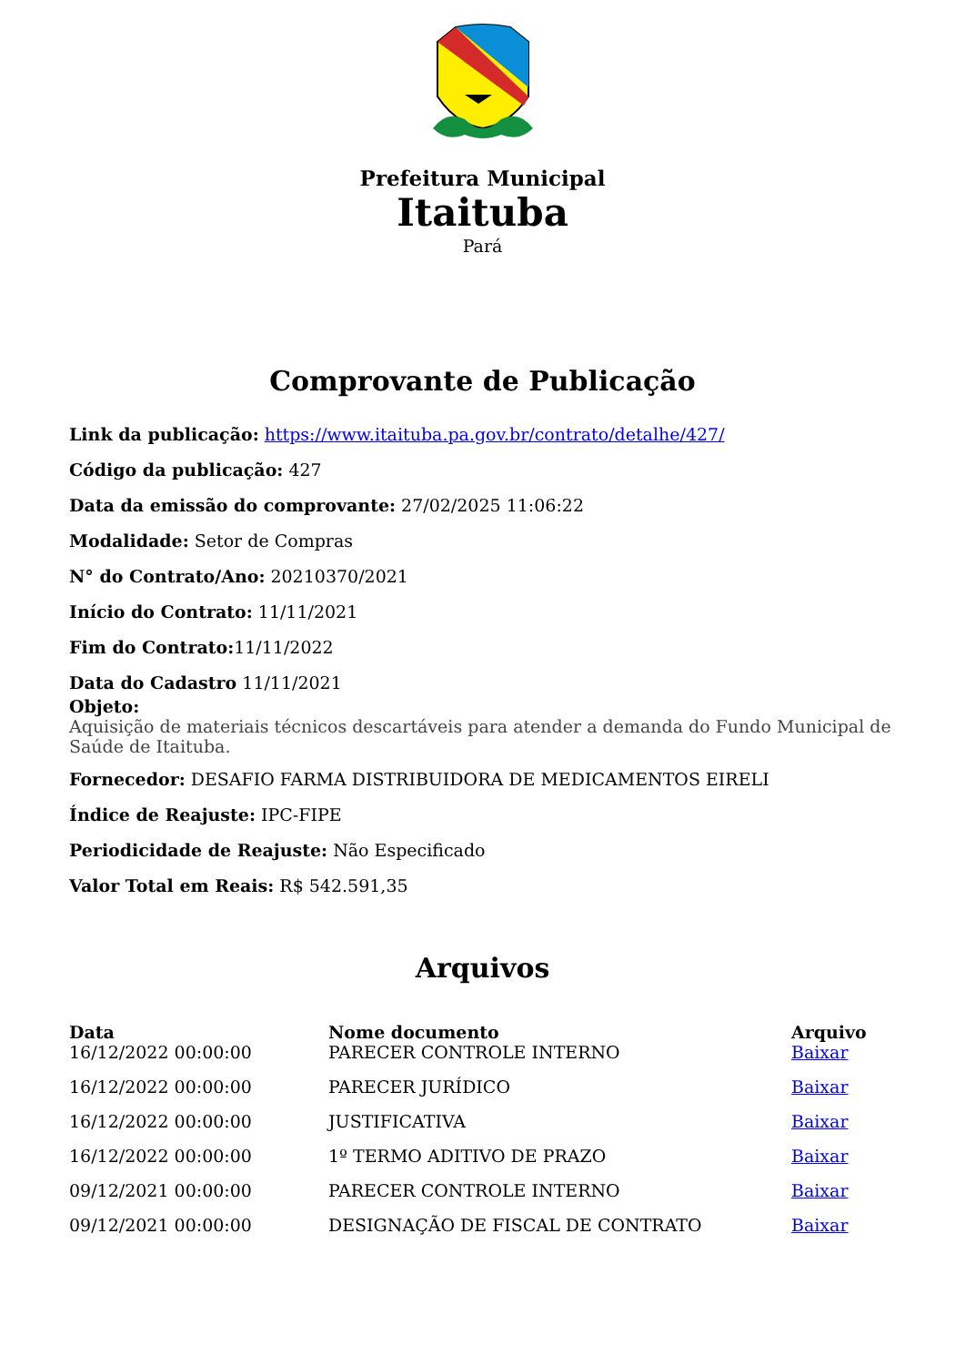Prefeitura Municipal
Itaituba
Pará
Comprovante de Publicação
Link da publicação: https://www.itaituba.pa.gov.br/contrato/detalhe/427/
Código da publicação: 427
Data da emissão do comprovante: 27/02/2025 11:06:22
Modalidade: Setor de Compras
N° do Contrato/Ano: 20210370/2021
Início do Contrato: 11/11/2021
Fim do Contrato: 11/11/2022
Data do Cadastro 11/11/2021
Objeto:
Aquisição de materiais técnicos descartáveis para atender a demanda do Fundo Municipal de Saúde de Itaituba.
Fornecedor: DESAFIO FARMA DISTRIBUIDORA DE MEDICAMENTOS EIRELI
Índice de Reajuste: IPC-FIPE
Periodicidade de Reajuste: Não Especificado
Valor Total em Reais: R$ 542.591,35
Arquivos
| Data | Nome documento | Arquivo |
| --- | --- | --- |
| 16/12/2022 00:00:00 | PARECER CONTROLE INTERNO | Baixar |
| 16/12/2022 00:00:00 | PARECER JURÍDICO | Baixar |
| 16/12/2022 00:00:00 | JUSTIFICATIVA | Baixar |
| 16/12/2022 00:00:00 | 1º TERMO ADITIVO DE PRAZO | Baixar |
| 09/12/2021 00:00:00 | PARECER CONTROLE INTERNO | Baixar |
| 09/12/2021 00:00:00 | DESIGNAÇÃO DE FISCAL DE CONTRATO | Baixar |